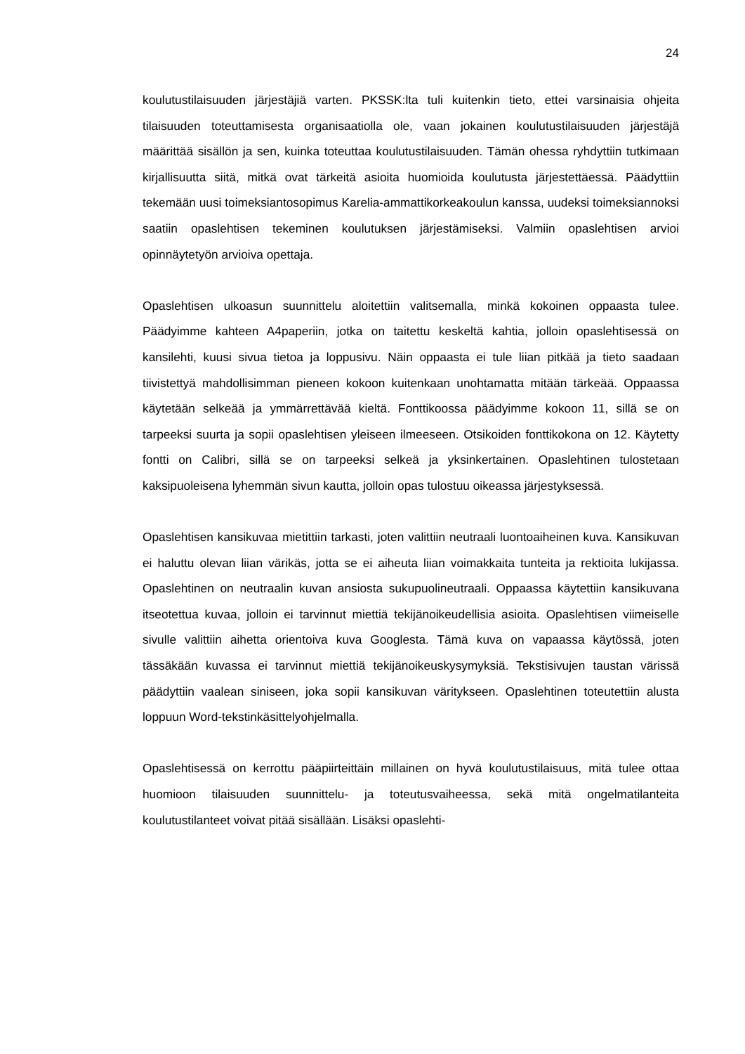24
koulutustilaisuuden järjestäjiä varten. PKSSK:lta tuli kuitenkin tieto, ettei varsinaisia ohjeita tilaisuuden toteuttamisesta organisaatiolla ole, vaan jokainen koulutustilaisuuden järjestäjä määrittää sisällön ja sen, kuinka toteuttaa koulutustilaisuuden. Tämän ohessa ryhdyttiin tutkimaan kirjallisuutta siitä, mitkä ovat tärkeitä asioita huomioida koulutusta järjestettäessä. Päädyttiin tekemään uusi toimeksiantosopimus Karelia-ammattikorkeakoulun kanssa, uudeksi toimeksiannoksi saatiin opaslehtisen tekeminen koulutuksen järjestämiseksi. Valmiin opaslehtisen arvioi opinnäytetyön arvioiva opettaja.
Opaslehtisen ulkoasun suunnittelu aloitettiin valitsemalla, minkä kokoinen oppaasta tulee. Päädyimme kahteen A4paperiin, jotka on taitettu keskeltä kahtia, jolloin opaslehtisessä on kansilehti, kuusi sivua tietoa ja loppusivu. Näin oppaasta ei tule liian pitkää ja tieto saadaan tiivistettyä mahdollisimman pieneen kokoon kuitenkaan unohtamatta mitään tärkeää. Oppaassa käytetään selkeää ja ymmärrettävää kieltä. Fonttikoossa päädyimme kokoon 11, sillä se on tarpeeksi suurta ja sopii opaslehtisen yleiseen ilmeeseen. Otsikoiden fonttikokona on 12. Käytetty fontti on Calibri, sillä se on tarpeeksi selkeä ja yksinkertainen. Opaslehtinen tulostetaan kaksipuoleisena lyhemmän sivun kautta, jolloin opas tulostuu oikeassa järjestyksessä.
Opaslehtisen kansikuvaa mietittiin tarkasti, joten valittiin neutraali luontoaiheinen kuva. Kansikuvan ei haluttu olevan liian värikäs, jotta se ei aiheuta liian voimakkaita tunteita ja rektioita lukijassa. Opaslehtinen on neutraalin kuvan ansiosta sukupuolineutraali. Oppaassa käytettiin kansikuvana itseotettua kuvaa, jolloin ei tarvinnut miettiä tekijänoikeudellisia asioita. Opaslehtisen viimeiselle sivulle valittiin aihetta orientoiva kuva Googlesta. Tämä kuva on vapaassa käytössä, joten tässäkään kuvassa ei tarvinnut miettiä tekijänoikeuskysymyksiä. Tekstisivujen taustan värissä päädyttiin vaalean siniseen, joka sopii kansikuvan väritykseen. Opaslehtinen toteutettiin alusta loppuun Word-tekstinkäsittelyohjelmalla.
Opaslehtisessä on kerrottu pääpiirteittäin millainen on hyvä koulutustilaisuus, mitä tulee ottaa huomioon tilaisuuden suunnittelu- ja toteutusvaiheessa, sekä mitä ongelmatilanteita koulutustilanteet voivat pitää sisällään. Lisäksi opaslehti-